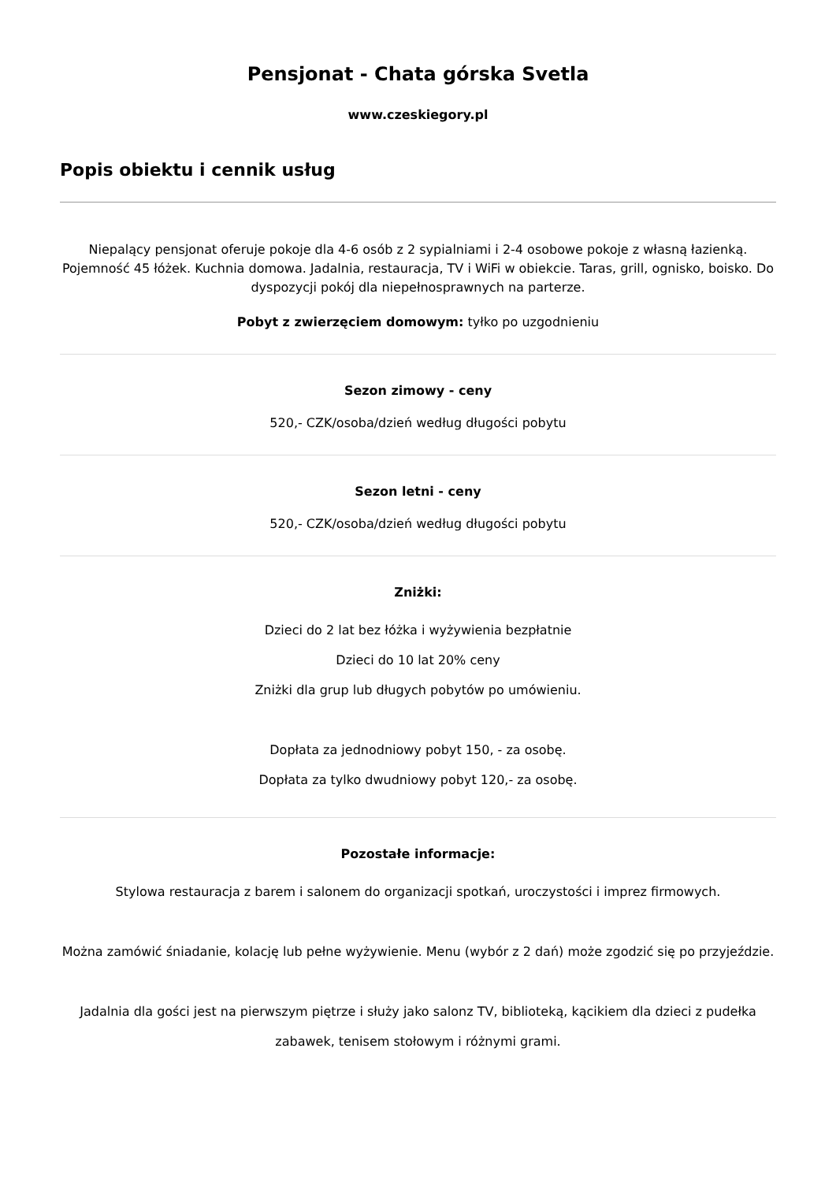Pensjonat - Chata górska Svetla
www.czeskiegory.pl
Popis obiektu i cennik usług
Niepalący pensjonat oferuje pokoje dla 4-6 osób z 2 sypialniami i 2-4 osobowe pokoje z własną łazienką. Pojemność 45 łóżek. Kuchnia domowa. Jadalnia, restauracja, TV i WiFi w obiekcie. Taras, grill, ognisko, boisko. Do dyspozycji pokój dla niepełnosprawnych na parterze.
Pobyt z zwierzęciem domowym: tyłko po uzgodnieniu
Sezon zimowy - ceny
520,- CZK/osoba/dzień według długości pobytu
Sezon letni - ceny
520,- CZK/osoba/dzień według długości pobytu
Zniżki:
Dzieci do 2 lat bez łóżka i wyżywienia bezpłatnie
Dzieci do 10 lat 20% ceny
Zniżki dla grup lub długych pobytów po umówieniu.
Dopłata za jednodniowy pobyt 150, - za osobę.
Dopłata za tylko dwudniowy pobyt 120,- za osobę.
Pozostałe informacje:
Stylowa restauracja z barem i salonem do organizacji spotkań, uroczystości i imprez firmowych.
Można zamówić śniadanie, kolację lub pełne wyżywienie. Menu (wybór z 2 dań) może zgodzić się po przyjeździe.
Jadalnia dla gości jest na pierwszym piętrze i służy jako salonz TV, biblioteką, kącikiem dla dzieci z pudełka zabawek, tenisem stołowym i różnymi grami.